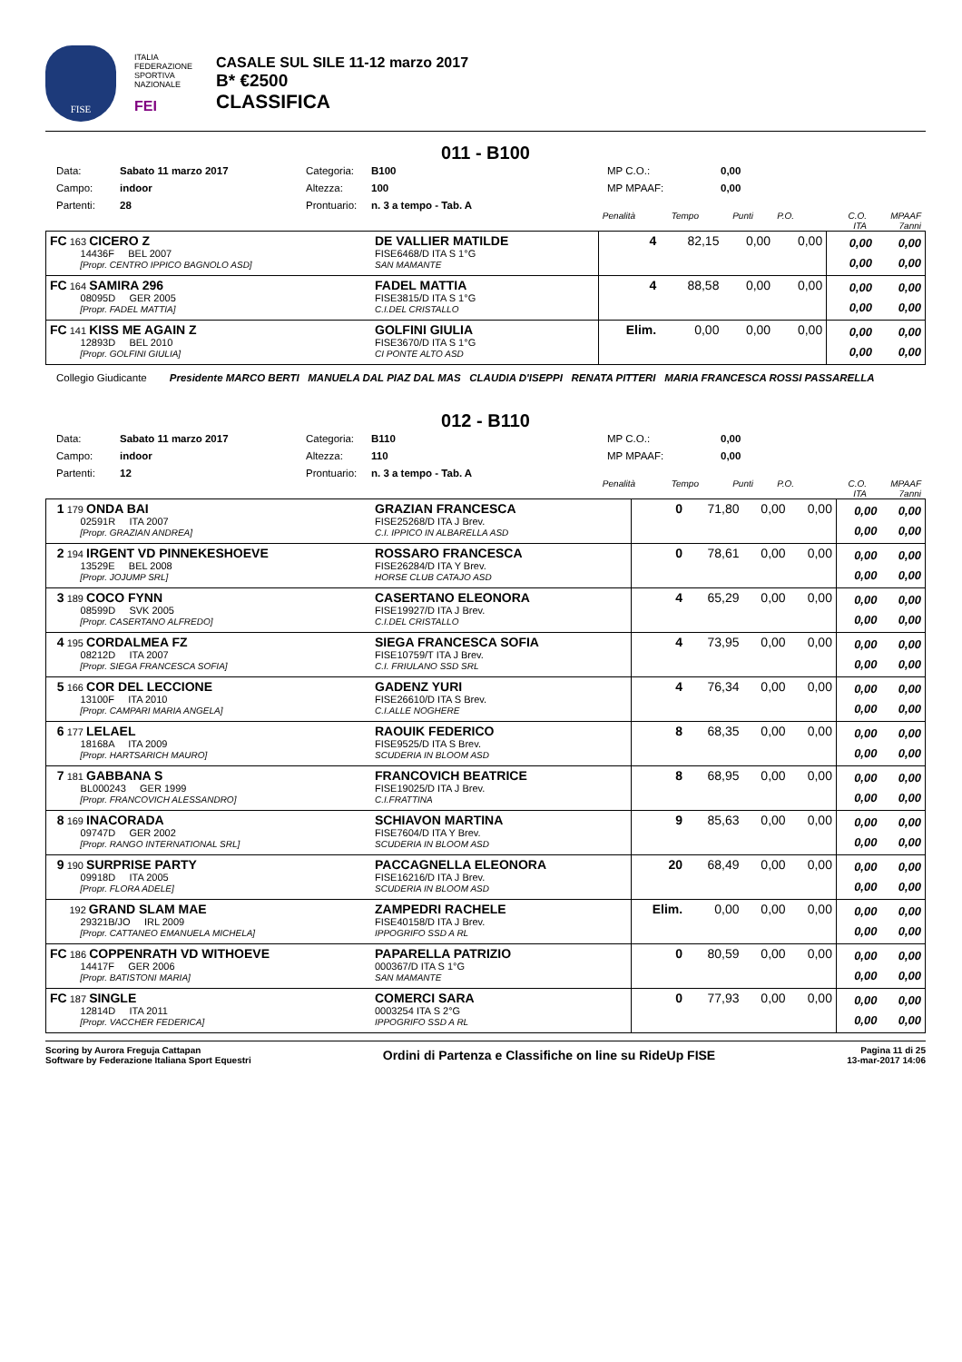FISE
ITALIA FEDERAZIONE SPORTIVA NAZIONALE
FEI
CASALE SUL SILE 11-12 marzo 2017
B* €2500
CLASSIFICA
011 - B100
Data: Sabato 11 marzo 2017 Categoria: B100 MP C.O.: 0,00 Campo: indoor Altezza: 100 MP MPAAF: 0,00 Partenti: 28 Prontuario: n. 3 a tempo - Tab. A
Penalità Tempo Punti P.O. C.O.
ITA MPAAF
7anni
| FC 163 CICERO Z 14436F BEL 2007 [Propr. CENTRO IPPICO BAGNOLO ASD] | DE VALLIER MATILDE FISE6468/D ITA S 1°G SAN MAMANTE | 4 | 82,15 | 0,00 | 0,00 | 0,00 0,00 | 0,00 0,00 |
| FC 164 SAMIRA 296 08095D GER 2005 [Propr. FADEL MATTIA] | FADEL MATTIA FISE3815/D ITA S 1°G C.I.DEL CRISTALLO | 4 | 88,58 | 0,00 | 0,00 | 0,00 0,00 | 0,00 0,00 |
| FC 141 KISS ME AGAIN Z 12893D BEL 2010 [Propr. GOLFINI GIULIA] | GOLFINI GIULIA FISE3670/D ITA S 1°G CI PONTE ALTO ASD | Elim. | 0,00 | 0,00 | 0,00 | 0,00 0,00 | 0,00 0,00 |
Collegio Giudicante Presidente MARCO BERTI MANUELA DAL PIAZ DAL MAS CLAUDIA D'ISEPPI RENATA PITTERI MARIA FRANCESCA ROSSI PASSARELLA
012 - B110
Data: Sabato 11 marzo 2017 Categoria: B110 MP C.O.: 0,00 Campo: indoor Altezza: 110 MP MPAAF: 0,00 Partenti: 12 Prontuario: n. 3 a tempo - Tab. A
Penalità Tempo Punti P.O. C.O.
ITA MPAAF
7anni
| 1 179 ONDA BAI 02591R ITA 2007 [Propr. GRAZIAN ANDREA] | GRAZIAN FRANCESCA FISE25268/D ITA J Brev. C.I. IPPICO IN ALBARELLA ASD | 0 | 71,80 | 0,00 | 0,00 | 0,00 0,00 | 0,00 0,00 |
| 2 194 IRGENT VD PINNEKESHOEVE 13529E BEL 2008 [Propr. JOJUMP SRL] | ROSSARO FRANCESCA FISE26284/D ITA Y Brev. HORSE CLUB CATAJO ASD | 0 | 78,61 | 0,00 | 0,00 | 0,00 0,00 | 0,00 0,00 |
| 3 189 COCO FYNN 08599D SVK 2005 [Propr. CASERTANO ALFREDO] | CASERTANO ELEONORA FISE19927/D ITA J Brev. C.I.DEL CRISTALLO | 4 | 65,29 | 0,00 | 0,00 | 0,00 0,00 | 0,00 0,00 |
| 4 195 CORDALMEA FZ 08212D ITA 2007 [Propr. SIEGA FRANCESCA SOFIA] | SIEGA FRANCESCA SOFIA FISE10759/T ITA J Brev. C.I. FRIULANO SSD SRL | 4 | 73,95 | 0,00 | 0,00 | 0,00 0,00 | 0,00 0,00 |
| 5 166 COR DEL LECCIONE 13100F ITA 2010 [Propr. CAMPARI MARIA ANGELA] | GADENZ YURI FISE26610/D ITA S Brev. C.I.ALLE NOGHERE | 4 | 76,34 | 0,00 | 0,00 | 0,00 0,00 | 0,00 0,00 |
| 6 177 LELAEL 18168A ITA 2009 [Propr. HARTSARICH MAURO] | RAOUIK FEDERICO FISE9525/D ITA S Brev. SCUDERIA IN BLOOM ASD | 8 | 68,35 | 0,00 | 0,00 | 0,00 0,00 | 0,00 0,00 |
| 7 181 GABBANA S BL000243 GER 1999 [Propr. FRANCOVICH ALESSANDRO] | FRANCOVICH BEATRICE FISE19025/D ITA J Brev. C.I.FRATTINA | 8 | 68,95 | 0,00 | 0,00 | 0,00 0,00 | 0,00 0,00 |
| 8 169 INACORADA 09747D GER 2002 [Propr. RANGO INTERNATIONAL SRL] | SCHIAVON MARTINA FISE7604/D ITA Y Brev. SCUDERIA IN BLOOM ASD | 9 | 85,63 | 0,00 | 0,00 | 0,00 0,00 | 0,00 0,00 |
| 9 190 SURPRISE PARTY 09918D ITA 2005 [Propr. FLORA ADELE] | PACCAGNELLA ELEONORA FISE16216/D ITA J Brev. SCUDERIA IN BLOOM ASD | 20 | 68,49 | 0,00 | 0,00 | 0,00 0,00 | 0,00 0,00 |
| 192 GRAND SLAM MAE 29321B/JO IRL 2009 [Propr. CATTANEO EMANUELA MICHELA] | ZAMPEDRI RACHELE FISE40158/D ITA J Brev. IPPOGRIFO SSD A RL | Elim. | 0,00 | 0,00 | 0,00 | 0,00 0,00 | 0,00 0,00 |
| FC 186 COPPENRATH VD WITHOEVE 14417F GER 2006 [Propr. BATISTONI MARIA] | PAPARELLA PATRIZIO 000367/D ITA S 1°G SAN MAMANTE | 0 | 80,59 | 0,00 | 0,00 | 0,00 0,00 | 0,00 0,00 |
| FC 187 SINGLE 12814D ITA 2011 [Propr. VACCHER FEDERICA] | COMERCI SARA 0003254 ITA S 2°G IPPOGRIFO SSD A RL | 0 | 77,93 | 0,00 | 0,00 | 0,00 0,00 | 0,00 0,00 |
Scoring by Aurora Freguja Cattapan
Software by Federazione Italiana Sport Equestri
Ordini di Partenza e Classifiche on line su RideUp FISE
Pagina 11 di 25
13-mar-2017 14:06